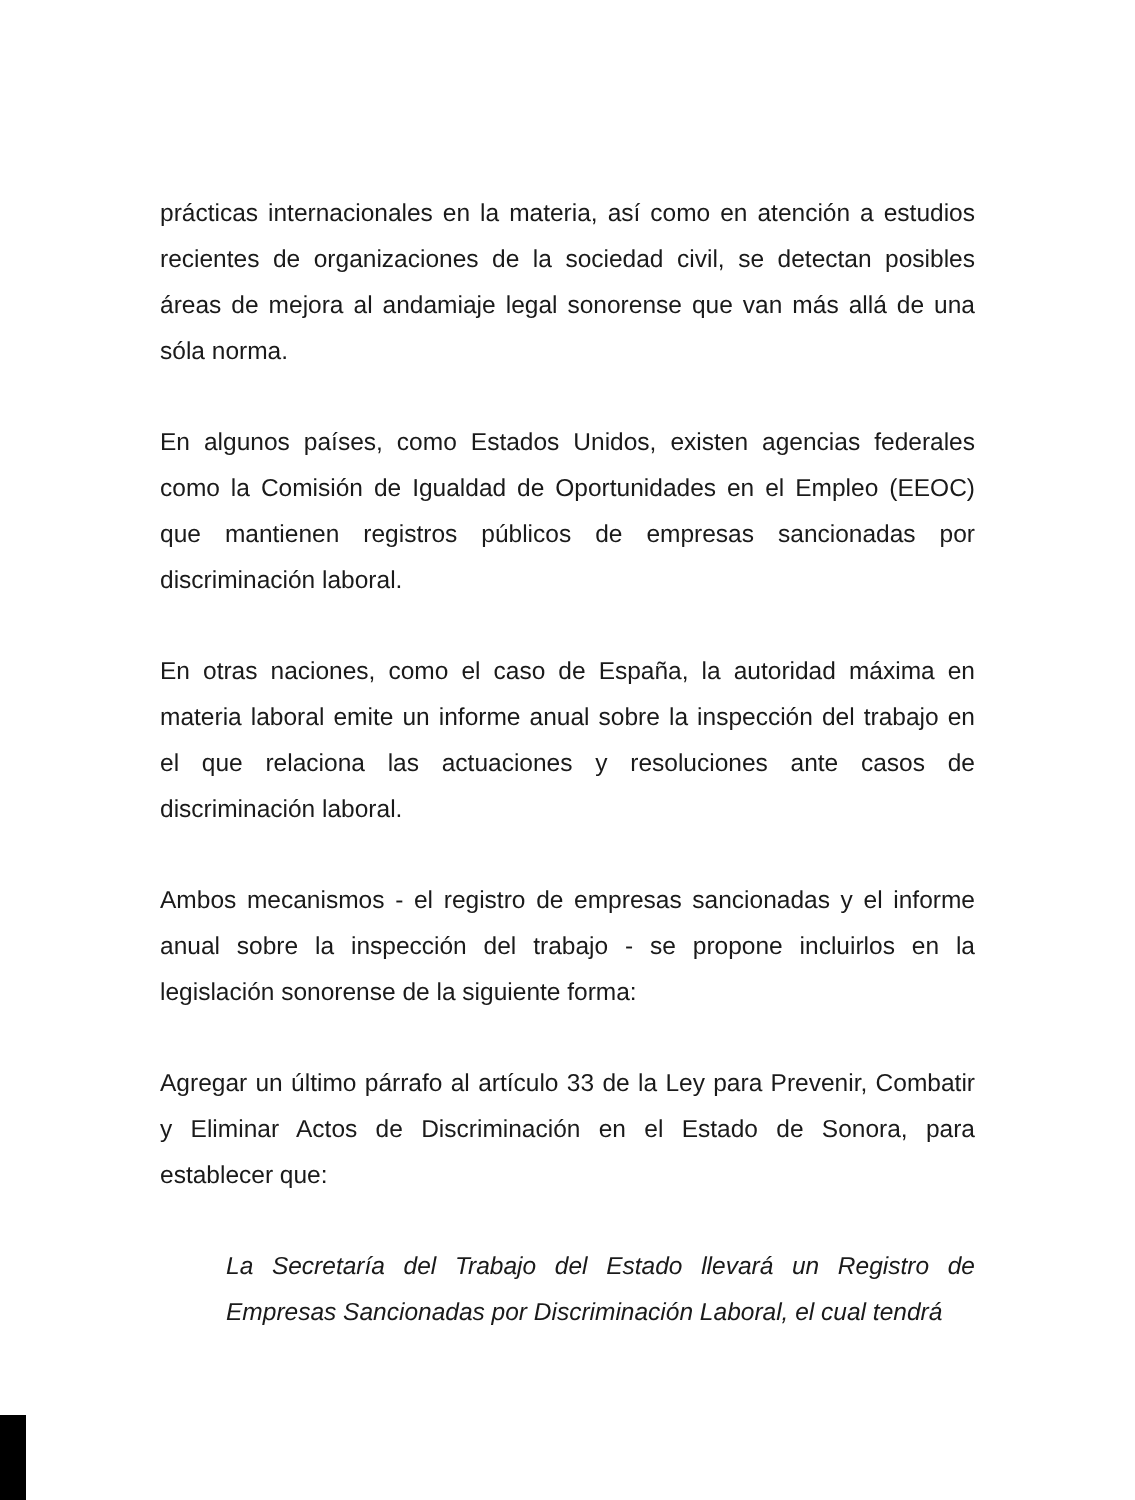prácticas internacionales en la materia, así como en atención a estudios recientes de organizaciones de la sociedad civil, se detectan posibles áreas de mejora al andamiaje legal sonorense que van más allá de una sóla norma.
En algunos países, como Estados Unidos, existen agencias federales como la Comisión de Igualdad de Oportunidades en el Empleo (EEOC) que mantienen registros públicos de empresas sancionadas por discriminación laboral.
En otras naciones, como el caso de España, la autoridad máxima en materia laboral emite un informe anual sobre la inspección del trabajo en el que relaciona las actuaciones y resoluciones ante casos de discriminación laboral.
Ambos mecanismos - el registro de empresas sancionadas y el informe anual sobre la inspección del trabajo - se propone incluirlos en la legislación sonorense de la siguiente forma:
Agregar un último párrafo al artículo 33 de la Ley para Prevenir, Combatir y Eliminar Actos de Discriminación en el Estado de Sonora, para establecer que:
La Secretaría del Trabajo del Estado llevará un Registro de Empresas Sancionadas por Discriminación Laboral, el cual tendrá